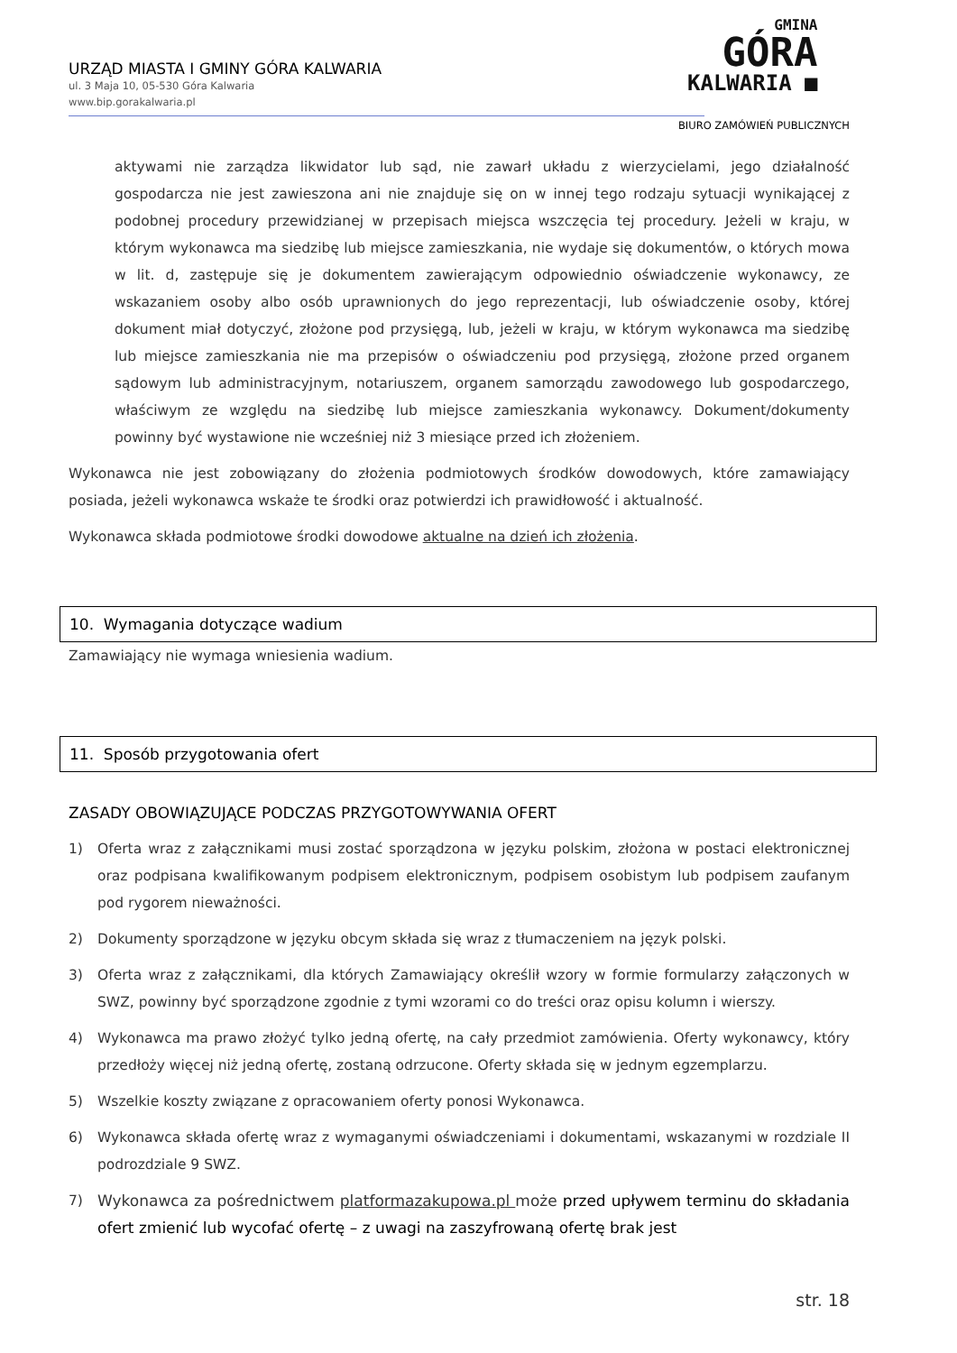URZĄD MIASTA I GMINY GÓRA KALWARIA
ul. 3 Maja 10, 05-530 Góra Kalwaria
www.bip.gorakalwaria.pl
GMINA
GÓRA
KALWARIA ■
BIURO ZAMÓWIEŃ PUBLICZNYCH
aktywami nie zarządza likwidator lub sąd, nie zawarł układu z wierzycielami, jego działalność gospodarcza nie jest zawieszona ani nie znajduje się on w innej tego rodzaju sytuacji wynikającej z podobnej procedury przewidzianej w przepisach miejsca wszczęcia tej procedury. Jeżeli w kraju, w którym wykonawca ma siedzibę lub miejsce zamieszkania, nie wydaje się dokumentów, o których mowa w lit. d, zastępuje się je dokumentem zawierającym odpowiednio oświadczenie wykonawcy, ze wskazaniem osoby albo osób uprawnionych do jego reprezentacji, lub oświadczenie osoby, której dokument miał dotyczyć, złożone pod przysięgą, lub, jeżeli w kraju, w którym wykonawca ma siedzibę lub miejsce zamieszkania nie ma przepisów o oświadczeniu pod przysięgą, złożone przed organem sądowym lub administracyjnym, notariuszem, organem samorządu zawodowego lub gospodarczego, właściwym ze względu na siedzibę lub miejsce zamieszkania wykonawcy. Dokument/dokumenty powinny być wystawione nie wcześniej niż 3 miesiące przed ich złożeniem.
Wykonawca nie jest zobowiązany do złożenia podmiotowych środków dowodowych, które zamawiający posiada, jeżeli wykonawca wskaże te środki oraz potwierdzi ich prawidłowość i aktualność.
Wykonawca składa podmiotowe środki dowodowe aktualne na dzień ich złożenia.
10. Wymagania dotyczące wadium
Zamawiający nie wymaga wniesienia wadium.
11. Sposób przygotowania ofert
ZASADY OBOWIĄZUJĄCE PODCZAS PRZYGOTOWYWANIA OFERT
1) Oferta wraz z załącznikami musi zostać sporządzona w języku polskim, złożona w postaci elektronicznej oraz podpisana kwalifikowanym podpisem elektronicznym, podpisem osobistym lub podpisem zaufanym pod rygorem nieważności.
2) Dokumenty sporządzone w języku obcym składa się wraz z tłumaczeniem na język polski.
3) Oferta wraz z załącznikami, dla których Zamawiający określił wzory w formie formularzy załączonych w SWZ, powinny być sporządzone zgodnie z tymi wzorami co do treści oraz opisu kolumn i wierszy.
4) Wykonawca ma prawo złożyć tylko jedną ofertę, na cały przedmiot zamówienia. Oferty wykonawcy, który przedłoży więcej niż jedną ofertę, zostaną odrzucone. Oferty składa się w jednym egzemplarzu.
5) Wszelkie koszty związane z opracowaniem oferty ponosi Wykonawca.
6) Wykonawca składa ofertę wraz z wymaganymi oświadczeniami i dokumentami, wskazanymi w rozdziale II podrozdziale 9 SWZ.
7) Wykonawca za pośrednictwem platformazakupowa.pl może przed upływem terminu do składania ofert zmienić lub wycofać ofertę – z uwagi na zaszyfrowaną ofertę brak jest
str. 18